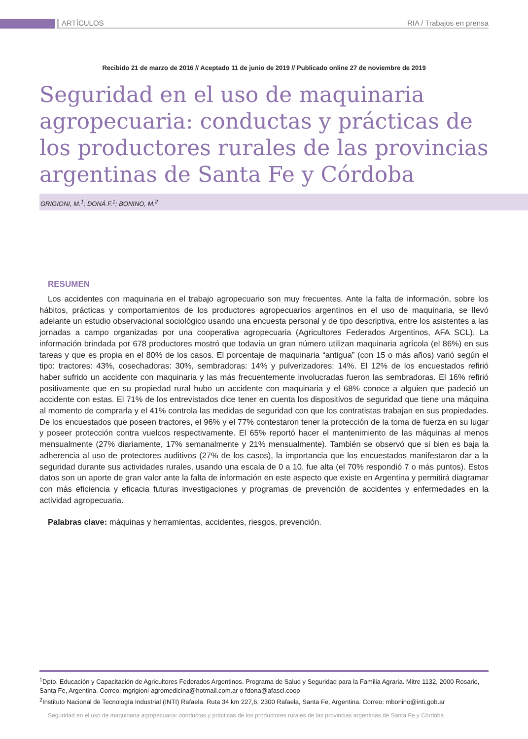ARTÍCULOS RIA / Trabajos en prensa
Recibido 21 de marzo de 2016 // Aceptado 11 de junio de 2019 // Publicado online 27 de noviembre de 2019
Seguridad en el uso de maquinaria agropecuaria: conductas y prácticas de los productores rurales de las provincias argentinas de Santa Fe y Córdoba
GRIGIONI, M.<sup>1</sup>; DONÁ F.<sup>1</sup>; BONINO, M.<sup>2</sup>
RESUMEN
Los accidentes con maquinaria en el trabajo agropecuario son muy frecuentes. Ante la falta de información, sobre los hábitos, prácticas y comportamientos de los productores agropecuarios argentinos en el uso de maquinaria, se llevó adelante un estudio observacional sociológico usando una encuesta personal y de tipo descriptiva, entre los asistentes a las jornadas a campo organizadas por una cooperativa agropecuaria (Agricultores Federados Argentinos, AFA SCL). La información brindada por 678 productores mostró que todavía un gran número utilizan maquinaria agrícola (el 86%) en sus tareas y que es propia en el 80% de los casos. El porcentaje de maquinaria “antigua” (con 15 o más años) varió según el tipo: tractores: 43%, cosechadoras: 30%, sembradoras: 14% y pulverizadores: 14%. El 12% de los encuestados refirió haber sufrido un accidente con maquinaria y las más frecuentemente involucradas fueron las sembradoras. El 16% refirió positivamente que en su propiedad rural hubo un accidente con maquinaria y el 68% conoce a alguien que padeció un accidente con estas. El 71% de los entrevistados dice tener en cuenta los dispositivos de seguridad que tiene una máquina al momento de comprarla y el 41% controla las medidas de seguridad con que los contratistas trabajan en sus propiedades. De los encuestados que poseen tractores, el 96% y el 77% contestaron tener la protección de la toma de fuerza en su lugar y poseer protección contra vuelcos respectivamente. El 65% reportó hacer el mantenimiento de las máquinas al menos mensualmente (27% diariamente, 17% semanalmente y 21% mensualmente). También se observó que si bien es baja la adherencia al uso de protectores auditivos (27% de los casos), la importancia que los encuestados manifestaron dar a la seguridad durante sus actividades rurales, usando una escala de 0 a 10, fue alta (el 70% respondió 7 o más puntos). Estos datos son un aporte de gran valor ante la falta de información en este aspecto que existe en Argentina y permitirá diagramar con más eficiencia y eficacia futuras investigaciones y programas de prevención de accidentes y enfermedades en la actividad agropecuaria.
Palabras clave: máquinas y herramientas, accidentes, riesgos, prevención.
<sup>1</sup> Dpto. Educación y Capacitación de Agricultores Federados Argentinos. Programa de Salud y Seguridad para la Familia Agraria. Mitre 1132, 2000 Rosario, Santa Fe, Argentina. Correo: mgrigioni-agromedicina@hotmail.com.ar o fdona@afascl.coop
<sup>2</sup> Instituto Nacional de Tecnología Industrial (INTI) Rafaela. Ruta 34 km 227,6, 2300 Rafaela, Santa Fe, Argentina. Correo: mbonino@inti.gob.ar
Seguridad en el uso de maquinaria agropecuaria: conductas y prácticas de los productores rurales de las provincias argentinas de Santa Fe y Córdoba